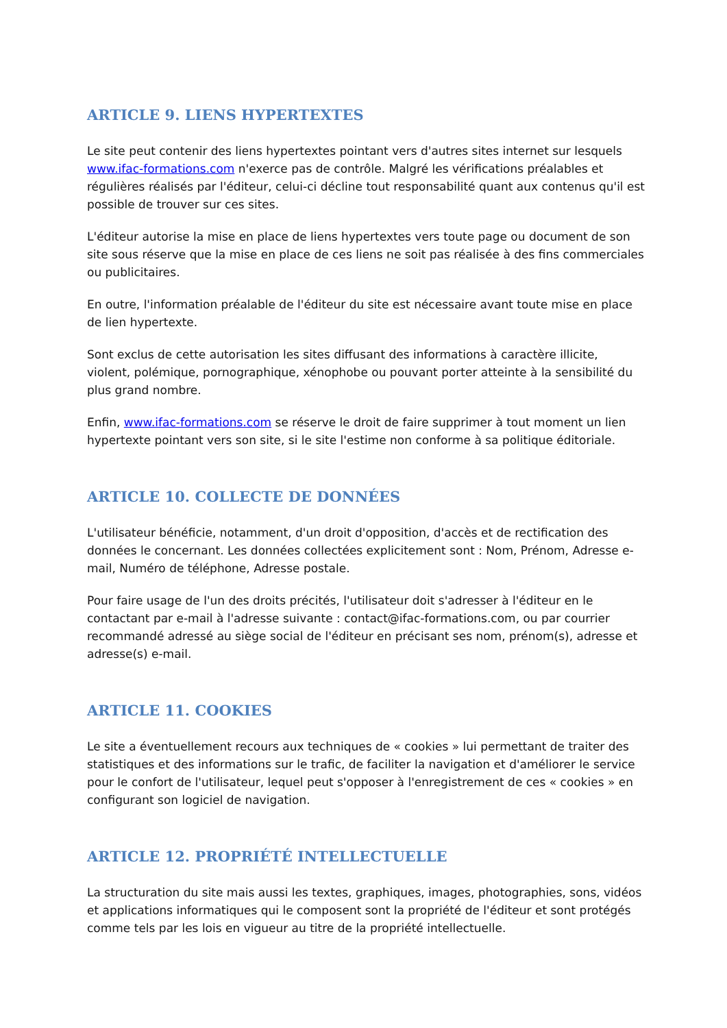ARTICLE 9. LIENS HYPERTEXTES
Le site peut contenir des liens hypertextes pointant vers d'autres sites internet sur lesquels www.ifac-formations.com n'exerce pas de contrôle. Malgré les vérifications préalables et régulières réalisés par l'éditeur, celui-ci décline tout responsabilité quant aux contenus qu'il est possible de trouver sur ces sites.
L'éditeur autorise la mise en place de liens hypertextes vers toute page ou document de son site sous réserve que la mise en place de ces liens ne soit pas réalisée à des fins commerciales ou publicitaires.
En outre, l'information préalable de l'éditeur du site est nécessaire avant toute mise en place de lien hypertexte.
Sont exclus de cette autorisation les sites diffusant des informations à caractère illicite, violent, polémique, pornographique, xénophobe ou pouvant porter atteinte à la sensibilité du plus grand nombre.
Enfin, www.ifac-formations.com se réserve le droit de faire supprimer à tout moment un lien hypertexte pointant vers son site, si le site l'estime non conforme à sa politique éditoriale.
ARTICLE 10. COLLECTE DE DONNÉES
L'utilisateur bénéficie, notamment, d'un droit d'opposition, d'accès et de rectification des données le concernant. Les données collectées explicitement sont : Nom, Prénom, Adresse e-mail, Numéro de téléphone, Adresse postale.
Pour faire usage de l'un des droits précités, l'utilisateur doit s'adresser à l'éditeur en le contactant par e-mail à l'adresse suivante : contact@ifac-formations.com, ou par courrier recommandé adressé au siège social de l'éditeur en précisant ses nom, prénom(s), adresse et adresse(s) e-mail.
ARTICLE 11. COOKIES
Le site a éventuellement recours aux techniques de « cookies » lui permettant de traiter des statistiques et des informations sur le trafic, de faciliter la navigation et d'améliorer le service pour le confort de l'utilisateur, lequel peut s'opposer à l'enregistrement de ces « cookies » en configurant son logiciel de navigation.
ARTICLE 12. PROPRIÉTÉ INTELLECTUELLE
La structuration du site mais aussi les textes, graphiques, images, photographies, sons, vidéos et applications informatiques qui le composent sont la propriété de l'éditeur et sont protégés comme tels par les lois en vigueur au titre de la propriété intellectuelle.